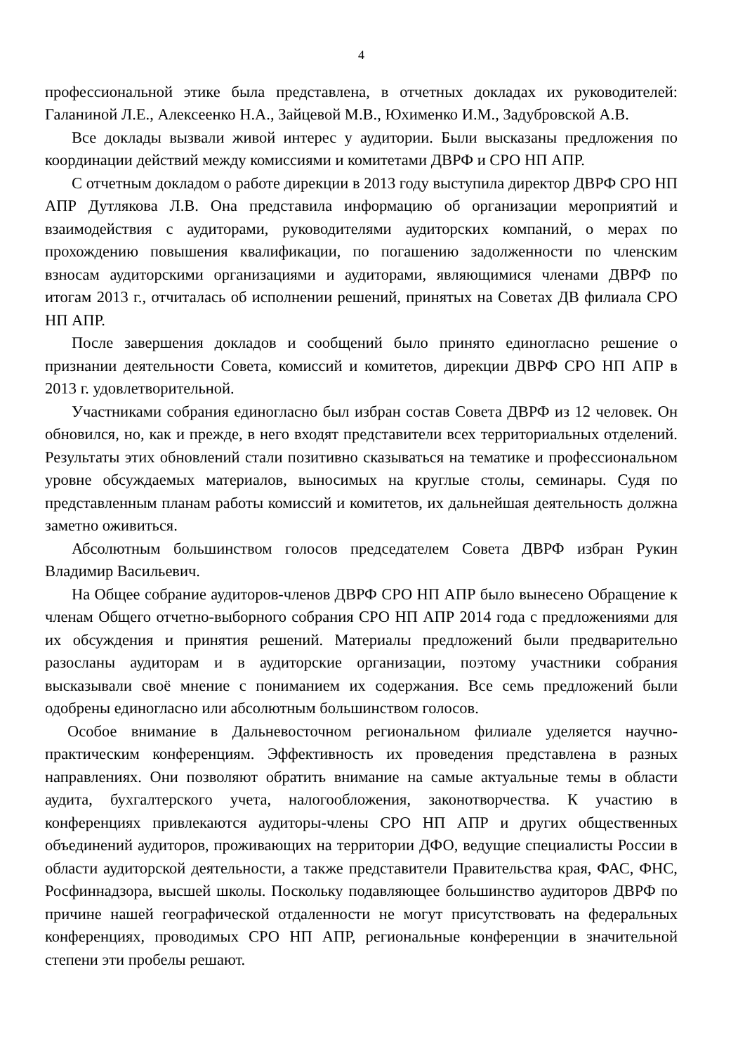4
профессиональной этике была представлена, в отчетных докладах их руководителей: Галаниной Л.Е., Алексеенко Н.А., Зайцевой М.В., Юхименко И.М., Задубровской А.В.
Все доклады вызвали живой интерес у аудитории. Были высказаны предложения по координации действий между комиссиями и комитетами ДВРФ и СРО НП АПР.
С отчетным докладом о работе дирекции в 2013 году выступила директор ДВРФ СРО НП АПР Дутлякова Л.В. Она представила информацию об организации мероприятий и взаимодействия с аудиторами, руководителями аудиторских компаний, о мерах по прохождению повышения квалификации, по погашению задолженности по членским взносам аудиторскими организациями и аудиторами, являющимися членами ДВРФ по итогам 2013 г., отчиталась об исполнении решений, принятых на Советах ДВ филиала СРО НП АПР.
После завершения докладов и сообщений было принято единогласно решение о признании деятельности Совета, комиссий и комитетов, дирекции ДВРФ СРО НП АПР в 2013 г. удовлетворительной.
Участниками собрания единогласно был избран состав Совета ДВРФ из 12 человек. Он обновился, но, как и прежде, в него входят представители всех территориальных отделений. Результаты этих обновлений стали позитивно сказываться на тематике и профессиональном уровне обсуждаемых материалов, выносимых на круглые столы, семинары. Судя по представленным планам работы комиссий и комитетов, их дальнейшая деятельность должна заметно оживиться.
Абсолютным большинством голосов председателем Совета ДВРФ избран Рукин Владимир Васильевич.
На Общее собрание аудиторов-членов ДВРФ СРО НП АПР было вынесено Обращение к членам Общего отчетно-выборного собрания СРО НП АПР 2014 года с предложениями для их обсуждения и принятия решений. Материалы предложений были предварительно разосланы аудиторам и в аудиторские организации, поэтому участники собрания высказывали своё мнение с пониманием их содержания. Все семь предложений были одобрены единогласно или абсолютным большинством голосов.
Особое внимание в Дальневосточном региональном филиале уделяется научно-практическим конференциям. Эффективность их проведения представлена в разных направлениях. Они позволяют обратить внимание на самые актуальные темы в области аудита, бухгалтерского учета, налогообложения, законотворчества. К участию в конференциях привлекаются аудиторы-члены СРО НП АПР и других общественных объединений аудиторов, проживающих на территории ДФО, ведущие специалисты России в области аудиторской деятельности, а также представители Правительства края, ФАС, ФНС, Росфиннадзора, высшей школы. Поскольку подавляющее большинство аудиторов ДВРФ по причине нашей географической отдаленности не могут присутствовать на федеральных конференциях, проводимых СРО НП АПР, региональные конференции в значительной степени эти пробелы решают.